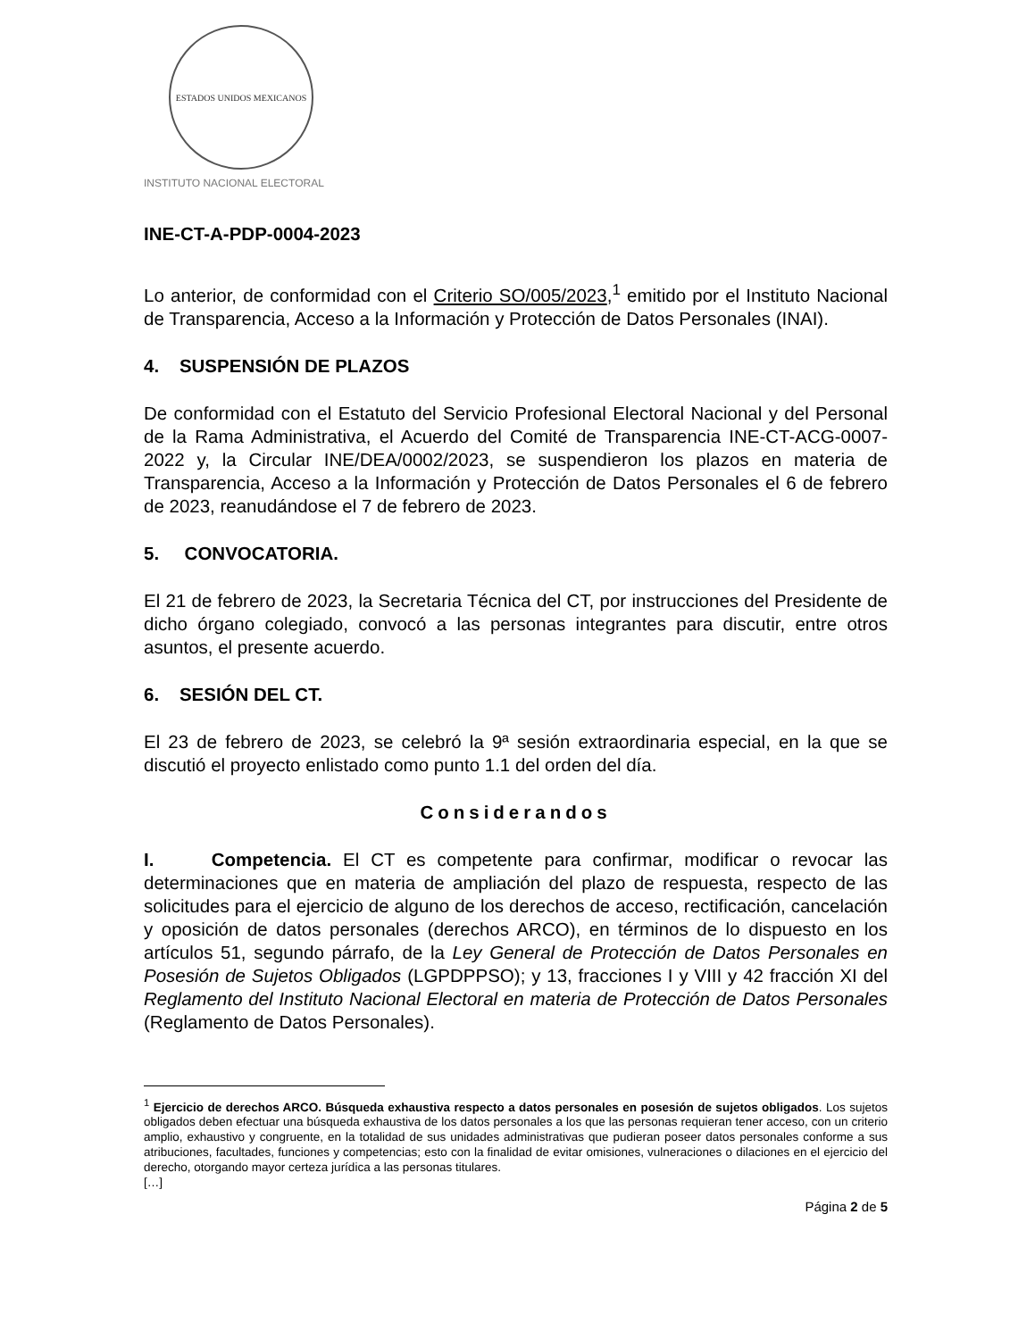ESTADOS UNIDOS MEXICANOS
INSTITUTO NACIONAL ELECTORAL
INE-CT-A-PDP-0004-2023
Lo anterior, de conformidad con el Criterio SO/005/2023,<sup>1</sup> emitido por el Instituto Nacional de Transparencia, Acceso a la Información y Protección de Datos Personales (INAI).
4. SUSPENSIÓN DE PLAZOS
De conformidad con el Estatuto del Servicio Profesional Electoral Nacional y del Personal de la Rama Administrativa, el Acuerdo del Comité de Transparencia INE-CT-ACG-0007-2022 y, la Circular INE/DEA/0002/2023, se suspendieron los plazos en materia de Transparencia, Acceso a la Información y Protección de Datos Personales el 6 de febrero de 2023, reanudándose el 7 de febrero de 2023.
5. CONVOCATORIA.
El 21 de febrero de 2023, la Secretaria Técnica del CT, por instrucciones del Presidente de dicho órgano colegiado, convocó a las personas integrantes para discutir, entre otros asuntos, el presente acuerdo.
6. SESIÓN DEL CT.
El 23 de febrero de 2023, se celebró la 9ª sesión extraordinaria especial, en la que se discutió el proyecto enlistado como punto 1.1 del orden del día.
Considerandos
I. Competencia. El CT es competente para confirmar, modificar o revocar las determinaciones que en materia de ampliación del plazo de respuesta, respecto de las solicitudes para el ejercicio de alguno de los derechos de acceso, rectificación, cancelación y oposición de datos personales (derechos ARCO), en términos de lo dispuesto en los artículos 51, segundo párrafo, de la Ley General de Protección de Datos Personales en Posesión de Sujetos Obligados (LGPDPPSO); y 13, fracciones I y VIII y 42 fracción XI del Reglamento del Instituto Nacional Electoral en materia de Protección de Datos Personales (Reglamento de Datos Personales).
<sup>1</sup> Ejercicio de derechos ARCO. Búsqueda exhaustiva respecto a datos personales en posesión de sujetos obligados. Los sujetos obligados deben efectuar una búsqueda exhaustiva de los datos personales a los que las personas requieran tener acceso, con un criterio amplio, exhaustivo y congruente, en la totalidad de sus unidades administrativas que pudieran poseer datos personales conforme a sus atribuciones, facultades, funciones y competencias; esto con la finalidad de evitar omisiones, vulneraciones o dilaciones en el ejercicio del derecho, otorgando mayor certeza jurídica a las personas titulares.
[…]
Página 2 de 5